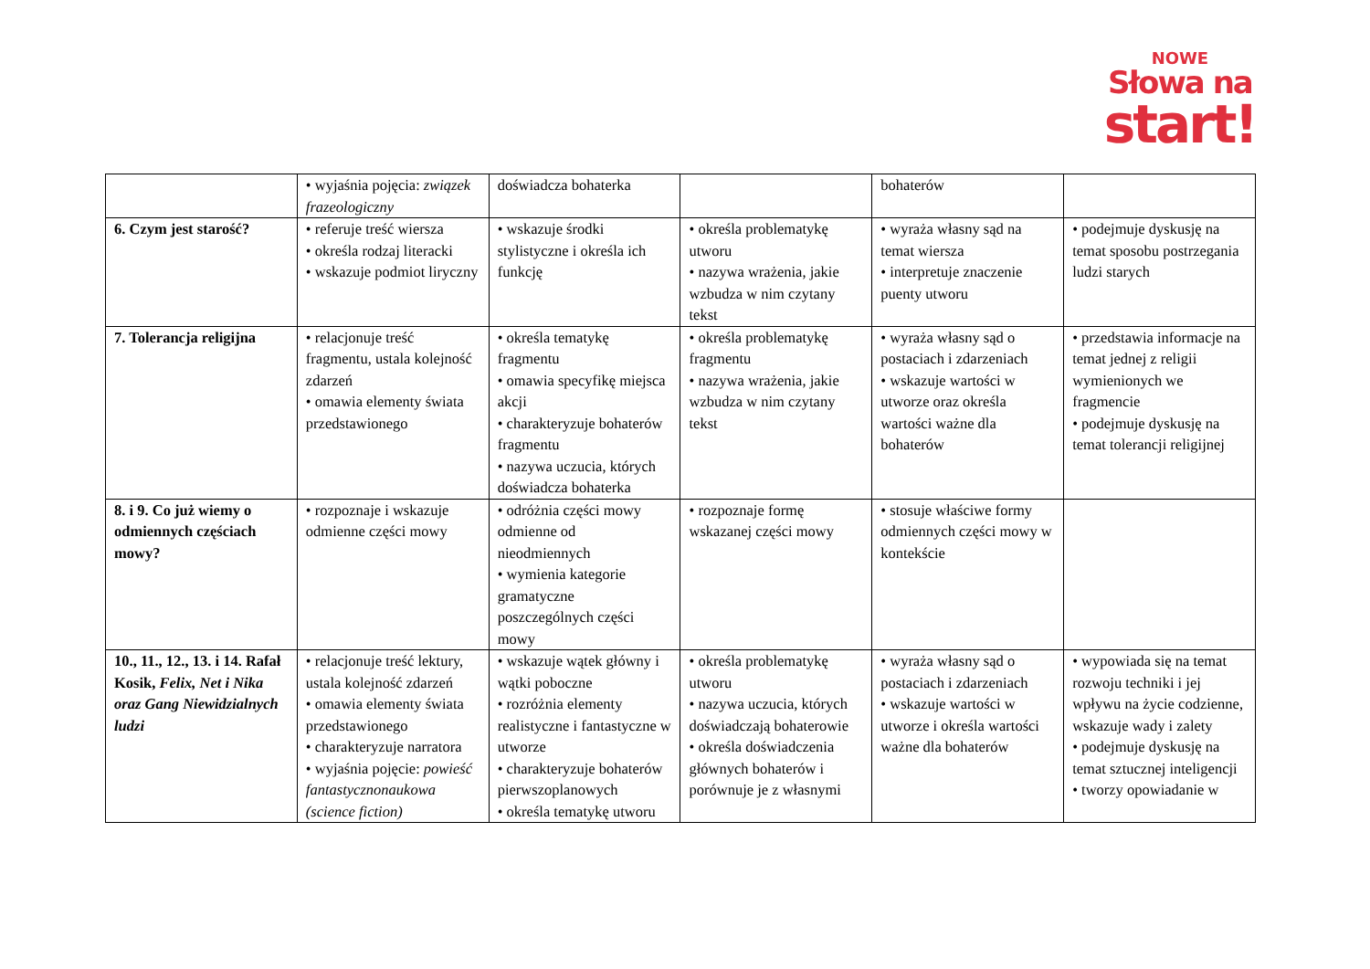NOWE
Słowa na
start!
| | • wyjaśnia pojęcia: związek frazeologiczny | doświadcza bohaterka | | bohaterów | |
| 6. Czym jest starość? | • referuje treść wiersza • określa rodzaj literacki • wskazuje podmiot liryczny | • wskazuje środki stylistyczne i określa ich funkcję | • określa problematykę utworu • nazywa wrażenia, jakie wzbudza w nim czytany tekst | • wyraża własny sąd na temat wiersza • interpretuje znaczenie puenty utworu | • podejmuje dyskusję na temat sposobu postrzegania ludzi starych |
| 7. Tolerancja religijna | • relacjonuje treść fragmentu, ustala kolejność zdarzeń • omawia elementy świata przedstawionego | • określa tematykę fragmentu • omawia specyfikę miejsca akcji • charakteryzuje bohaterów fragmentu • nazywa uczucia, których doświadcza bohaterka | • określa problematykę fragmentu • nazywa wrażenia, jakie wzbudza w nim czytany tekst | • wyraża własny sąd o postaciach i zdarzeniach • wskazuje wartości w utworze oraz określa wartości ważne dla bohaterów | • przedstawia informacje na temat jednej z religii wymienionych we fragmencie • podejmuje dyskusję na temat tolerancji religijnej |
| 8. i 9. Co już wiemy o odmiennych częściach mowy? | • rozpoznaje i wskazuje odmienne części mowy | • odróżnia części mowy odmienne od nieodmiennych • wymienia kategorie gramatyczne poszczególnych części mowy | • rozpoznaje formę wskazanej części mowy | • stosuje właściwe formy odmiennych części mowy w kontekście | |
| 10., 11., 12., 13. i 14. Rafał Kosik, Felix, Net i Nika oraz Gang Niewidzialnych ludzi | • relacjonuje treść lektury, ustala kolejność zdarzeń • omawia elementy świata przedstawionego • charakteryzuje narratora • wyjaśnia pojęcie: powieść fantastycznonaukowa (science fiction) | • wskazuje wątek główny i wątki poboczne • rozróżnia elementy realistyczne i fantastyczne w utworze • charakteryzuje bohaterów pierwszoplanowych • określa tematykę utworu | • określa problematykę utworu • nazywa uczucia, których doświadczają bohaterowie • określa doświadczenia głównych bohaterów i porównuje je z własnymi | • wyraża własny sąd o postaciach i zdarzeniach • wskazuje wartości w utworze i określa wartości ważne dla bohaterów | • wypowiada się na temat rozwoju techniki i jej wpływu na życie codzienne, wskazuje wady i zalety • podejmuje dyskusję na temat sztucznej inteligencji • tworzy opowiadanie w |